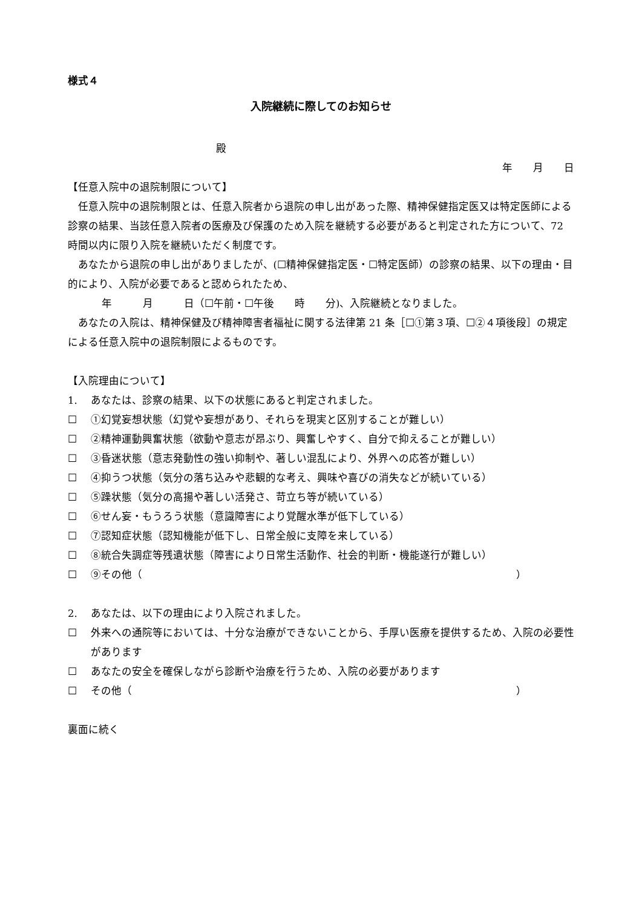様式４
入院継続に際してのお知らせ
殿
年　　月　　日
【任意入院中の退院制限について】
任意入院中の退院制限とは、任意入院者から退院の申し出があった際、精神保健指定医又は特定医師による診察の結果、当該任意入院者の医療及び保護のため入院を継続する必要があると判定された方について、72 時間以内に限り入院を継続いただく制度です。
あなたから退院の申し出がありましたが、(☐精神保健指定医・☐特定医師）の診察の結果、以下の理由・目的により、入院が必要であると認められたため、
年　　　月　　　日（☐午前・☐午後　　時　　分)、入院継続となりました。
あなたの入院は、精神保健及び精神障害者福祉に関する法律第 21 条［☐①第３項、☐②４項後段］の規定による任意入院中の退院制限によるものです。
【入院理由について】
1. あなたは、診察の結果、以下の状態にあると判定されました。
☐ ①幻覚妄想状態（幻覚や妄想があり、それらを現実と区別することが難しい）
☐ ②精神運動興奮状態（欲動や意志が昂ぶり、興奮しやすく、自分で抑えることが難しい）
☐ ③昏迷状態（意志発動性の強い抑制や、著しい混乱により、外界への応答が難しい）
☐ ④抑うつ状態（気分の落ち込みや悲観的な考え、興味や喜びの消失などが続いている）
☐ ⑤躁状態（気分の高揚や著しい活発さ、苛立ち等が続いている）
☐ ⑥せん妄・もうろう状態（意識障害により覚醒水準が低下している）
☐ ⑦認知症状態（認知機能が低下し、日常全般に支障を来している）
☐ ⑧統合失調症等残遺状態（障害により日常生活動作、社会的判断・機能遂行が難しい）
☐ ⑨その他（ ）
2. あなたは、以下の理由により入院されました。
☐ 外来への通院等においては、十分な治療ができないことから、手厚い医療を提供するため、入院の必要性があります
☐ あなたの安全を確保しながら診断や治療を行うため、入院の必要があります
☐ その他（ ）
裏面に続く